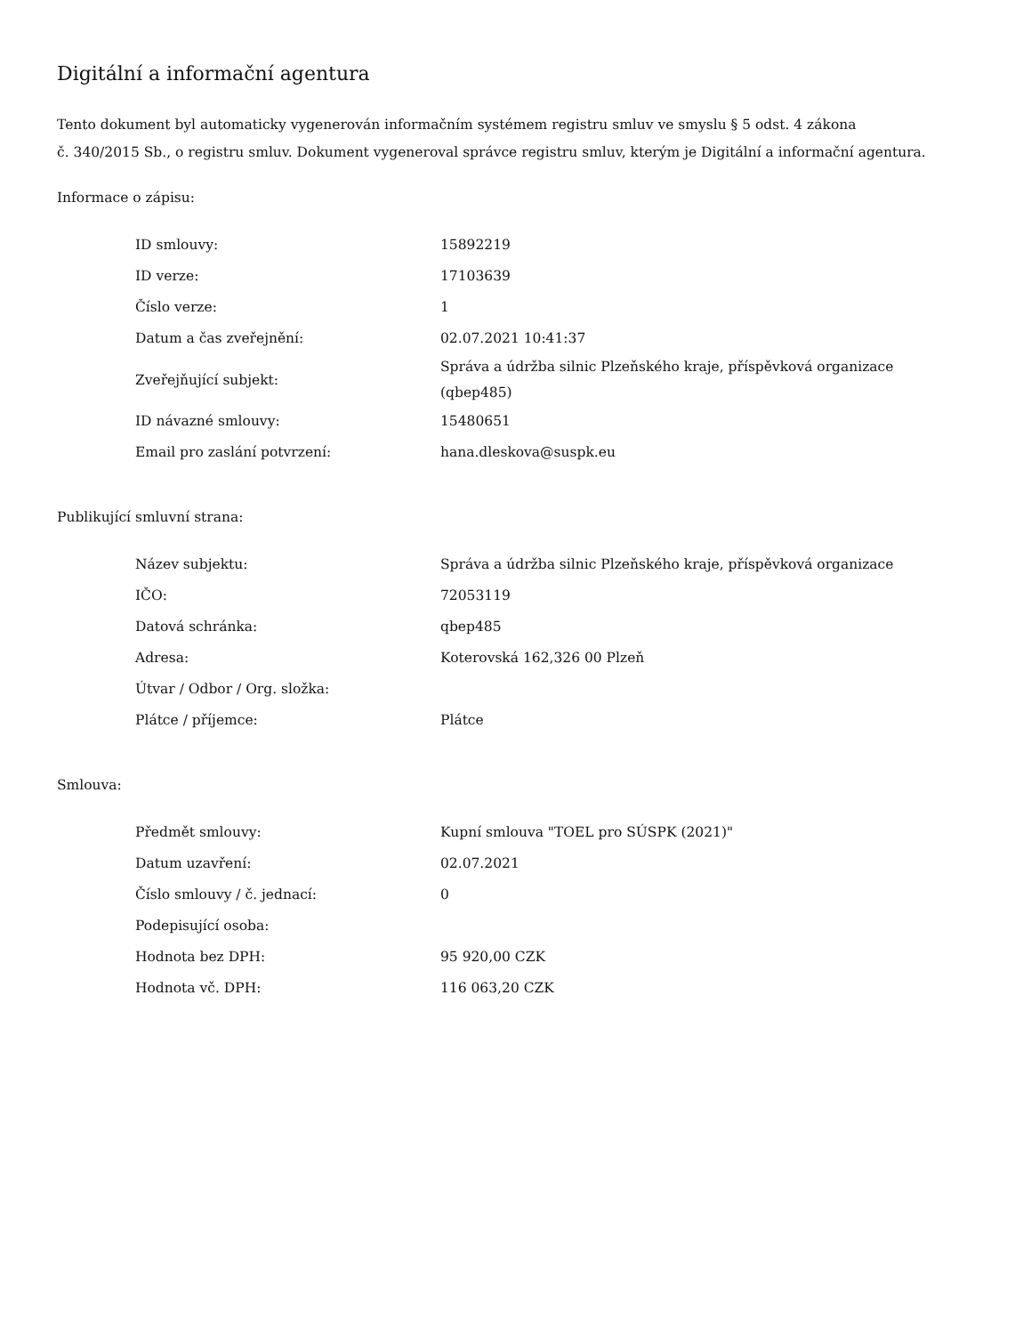Digitální a informační agentura
Tento dokument byl automaticky vygenerován informačním systémem registru smluv ve smyslu § 5 odst. 4 zákona
č. 340/2015 Sb., o registru smluv. Dokument vygeneroval správce registru smluv, kterým je Digitální a informační agentura.
Informace o zápisu:
| ID smlouvy: | 15892219 |
| ID verze: | 17103639 |
| Číslo verze: | 1 |
| Datum a čas zveřejnění: | 02.07.2021 10:41:37 |
| Zveřejňující subjekt: | Správa a údržba silnic Plzeňského kraje, příspěvková organizace (qbep485) |
| ID návazné smlouvy: | 15480651 |
| Email pro zaslání potvrzení: | hana.dleskova@suspk.eu |
Publikující smluvní strana:
| Název subjektu: | Správa a údržba silnic Plzeňského kraje, příspěvková organizace |
| IČO: | 72053119 |
| Datová schránka: | qbep485 |
| Adresa: | Koterovská 162,326 00 Plzeň |
| Útvar / Odbor / Org. složka: | |
| Plátce / příjemce: | Plátce |
Smlouva:
| Předmět smlouvy: | Kupní smlouva "TOEL pro SÚSPK (2021)" |
| Datum uzavření: | 02.07.2021 |
| Číslo smlouvy / č. jednací: | 0 |
| Podepisující osoba: | |
| Hodnota bez DPH: | 95 920,00 CZK |
| Hodnota vč. DPH: | 116 063,20 CZK |